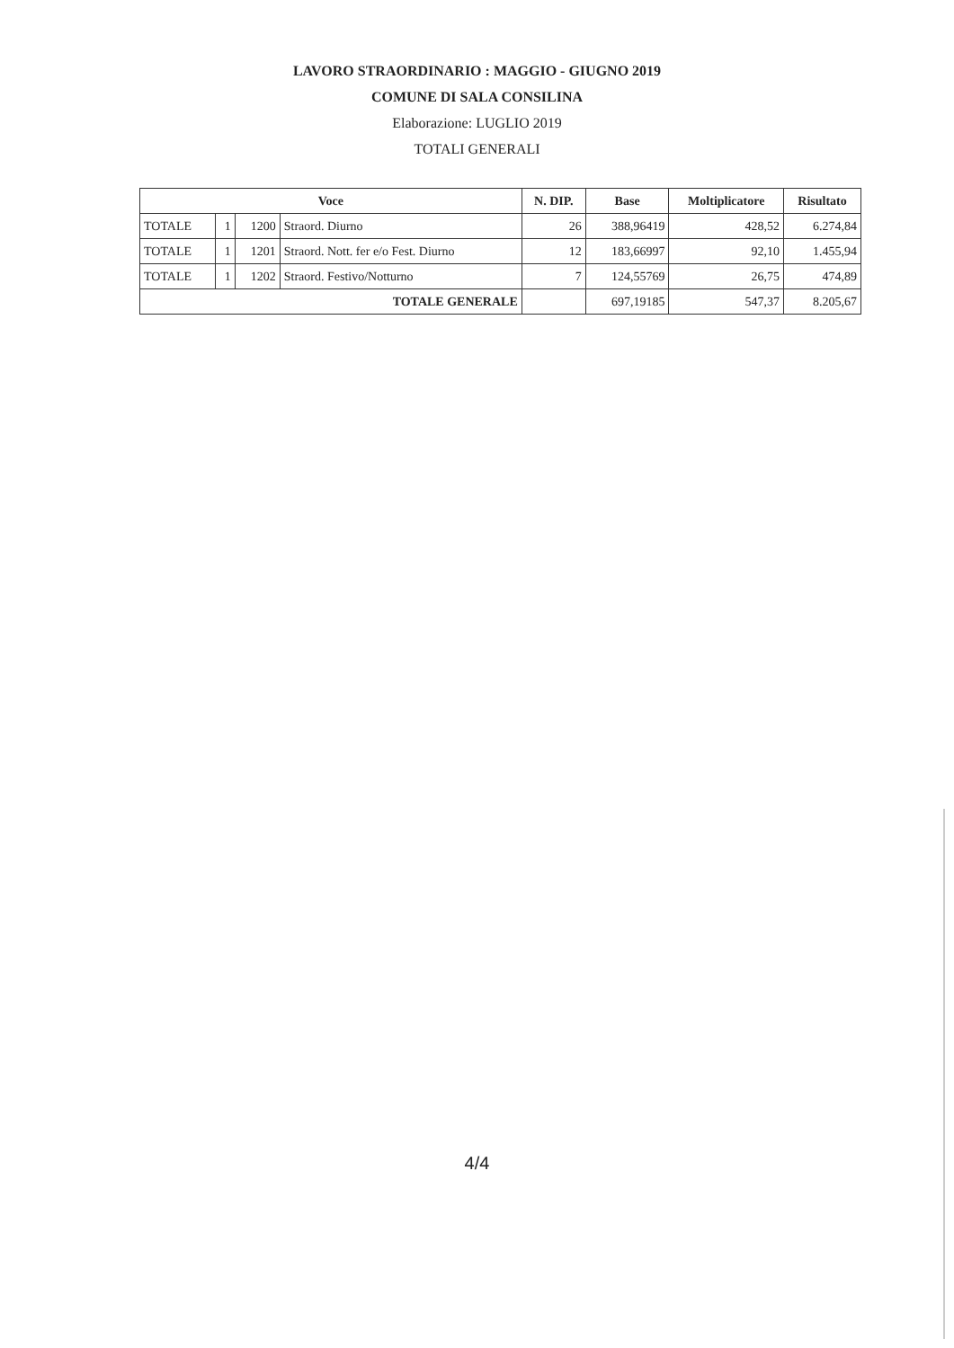LAVORO STRAORDINARIO : MAGGIO - GIUGNO 2019
COMUNE DI SALA CONSILINA
Elaborazione: LUGLIO 2019
TOTALI GENERALI
| Voce | | | | N. DIP. | Base | Moltiplicatore | Risultato |
| --- | --- | --- | --- | --- | --- | --- | --- |
| TOTALE | 1 | 1200 | Straord. Diurno | 26 | 388,96419 | 428,52 | 6.274,84 |
| TOTALE | 1 | 1201 | Straord. Nott. fer e/o Fest. Diurno | 12 | 183,66997 | 92,10 | 1.455,94 |
| TOTALE | 1 | 1202 | Straord. Festivo/Notturno | 7 | 124,55769 | 26,75 | 474,89 |
| TOTALE GENERALE | | | | | 697,19185 | 547,37 | 8.205,67 |
4/4